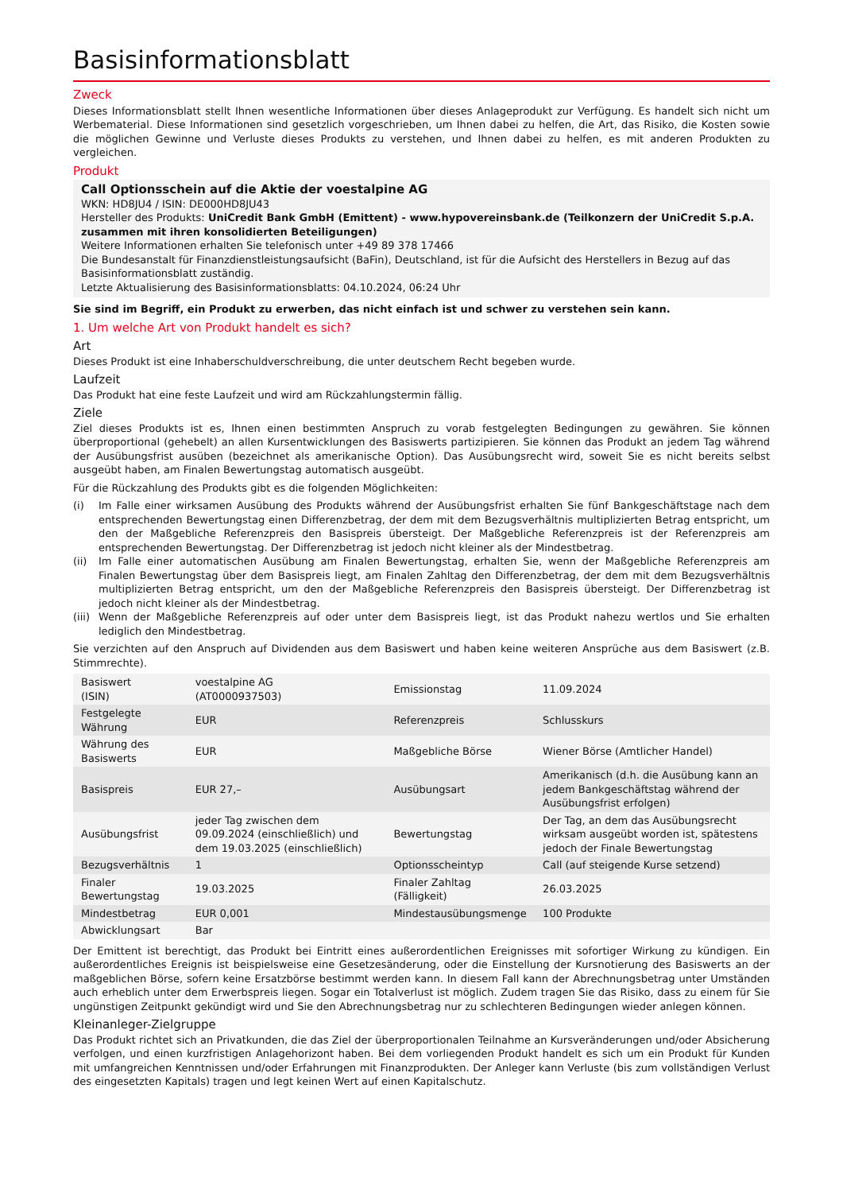Basisinformationsblatt
Zweck
Dieses Informationsblatt stellt Ihnen wesentliche Informationen über dieses Anlageprodukt zur Verfügung. Es handelt sich nicht um Werbematerial. Diese Informationen sind gesetzlich vorgeschrieben, um Ihnen dabei zu helfen, die Art, das Risiko, die Kosten sowie die möglichen Gewinne und Verluste dieses Produkts zu verstehen, und Ihnen dabei zu helfen, es mit anderen Produkten zu vergleichen.
Produkt
Call Optionsschein auf die Aktie der voestalpine AG
WKN: HD8JU4 / ISIN: DE000HD8JU43
Hersteller des Produkts: UniCredit Bank GmbH (Emittent) - www.hypovereinsbank.de (Teilkonzern der UniCredit S.p.A. zusammen mit ihren konsolidierten Beteiligungen)
Weitere Informationen erhalten Sie telefonisch unter +49 89 378 17466
Die Bundesanstalt für Finanzdienstleistungsaufsicht (BaFin), Deutschland, ist für die Aufsicht des Herstellers in Bezug auf das Basisinformationsblatt zuständig.
Letzte Aktualisierung des Basisinformationsblatts: 04.10.2024, 06:24 Uhr
Sie sind im Begriff, ein Produkt zu erwerben, das nicht einfach ist und schwer zu verstehen sein kann.
1. Um welche Art von Produkt handelt es sich?
Art
Dieses Produkt ist eine Inhaberschuldverschreibung, die unter deutschem Recht begeben wurde.
Laufzeit
Das Produkt hat eine feste Laufzeit und wird am Rückzahlungstermin fällig.
Ziele
Ziel dieses Produkts ist es, Ihnen einen bestimmten Anspruch zu vorab festgelegten Bedingungen zu gewähren. Sie können überproportional (gehebelt) an allen Kursentwicklungen des Basiswerts partizipieren. Sie können das Produkt an jedem Tag während der Ausübungsfrist ausüben (bezeichnet als amerikanische Option). Das Ausübungsrecht wird, soweit Sie es nicht bereits selbst ausgeübt haben, am Finalen Bewertungstag automatisch ausgeübt.
Für die Rückzahlung des Produkts gibt es die folgenden Möglichkeiten:
(i) Im Falle einer wirksamen Ausübung des Produkts während der Ausübungsfrist erhalten Sie fünf Bankgeschäftstage nach dem entsprechenden Bewertungstag einen Differenzbetrag, der dem mit dem Bezugsverhältnis multiplizierten Betrag entspricht, um den der Maßgebliche Referenzpreis den Basispreis übersteigt. Der Maßgebliche Referenzpreis ist der Referenzpreis am entsprechenden Bewertungstag. Der Differenzbetrag ist jedoch nicht kleiner als der Mindestbetrag.
(ii) Im Falle einer automatischen Ausübung am Finalen Bewertungstag, erhalten Sie, wenn der Maßgebliche Referenzpreis am Finalen Bewertungstag über dem Basispreis liegt, am Finalen Zahltag den Differenzbetrag, der dem mit dem Bezugsverhältnis multiplizierten Betrag entspricht, um den der Maßgebliche Referenzpreis den Basispreis übersteigt. Der Differenzbetrag ist jedoch nicht kleiner als der Mindestbetrag.
(iii) Wenn der Maßgebliche Referenzpreis auf oder unter dem Basispreis liegt, ist das Produkt nahezu wertlos und Sie erhalten lediglich den Mindestbetrag.
Sie verzichten auf den Anspruch auf Dividenden aus dem Basiswert und haben keine weiteren Ansprüche aus dem Basiswert (z.B. Stimmrechte).
| Basiswert (ISIN) | voestalpine AG (AT0000937503) | Emissionstag | 11.09.2024 |
| Festgelegte Währung | EUR | Referenzpreis | Schlusskurs |
| Währung des Basiswerts | EUR | Maßgebliche Börse | Wiener Börse (Amtlicher Handel) |
| Basispreis | EUR 27,– | Ausübungsart | Amerikanisch (d.h. die Ausübung kann an jedem Bankgeschäftstag während der Ausübungsfrist erfolgen) |
| Ausübungsfrist | jeder Tag zwischen dem 09.09.2024 (einschließlich) und dem 19.03.2025 (einschließlich) | Bewertungstag | Der Tag, an dem das Ausübungsrecht wirksam ausgeübt worden ist, spätestens jedoch der Finale Bewertungstag |
| Bezugsverhältnis | 1 | Optionsscheintyp | Call (auf steigende Kurse setzend) |
| Finaler Bewertungstag | 19.03.2025 | Finaler Zahltag (Fälligkeit) | 26.03.2025 |
| Mindestbetrag | EUR 0,001 | Mindestausübungsmenge | 100 Produkte |
| Abwicklungsart | Bar | | |
Der Emittent ist berechtigt, das Produkt bei Eintritt eines außerordentlichen Ereignisses mit sofortiger Wirkung zu kündigen. Ein außerordentliches Ereignis ist beispielsweise eine Gesetzesänderung, oder die Einstellung der Kursnotierung des Basiswerts an der maßgeblichen Börse, sofern keine Ersatzbörse bestimmt werden kann. In diesem Fall kann der Abrechnungsbetrag unter Umständen auch erheblich unter dem Erwerbspreis liegen. Sogar ein Totalverlust ist möglich. Zudem tragen Sie das Risiko, dass zu einem für Sie ungünstigen Zeitpunkt gekündigt wird und Sie den Abrechnungsbetrag nur zu schlechteren Bedingungen wieder anlegen können.
Kleinanleger-Zielgruppe
Das Produkt richtet sich an Privatkunden, die das Ziel der überproportionalen Teilnahme an Kursveränderungen und/oder Absicherung verfolgen, und einen kurzfristigen Anlagehorizont haben. Bei dem vorliegenden Produkt handelt es sich um ein Produkt für Kunden mit umfangreichen Kenntnissen und/oder Erfahrungen mit Finanzprodukten. Der Anleger kann Verluste (bis zum vollständigen Verlust des eingesetzten Kapitals) tragen und legt keinen Wert auf einen Kapitalschutz.